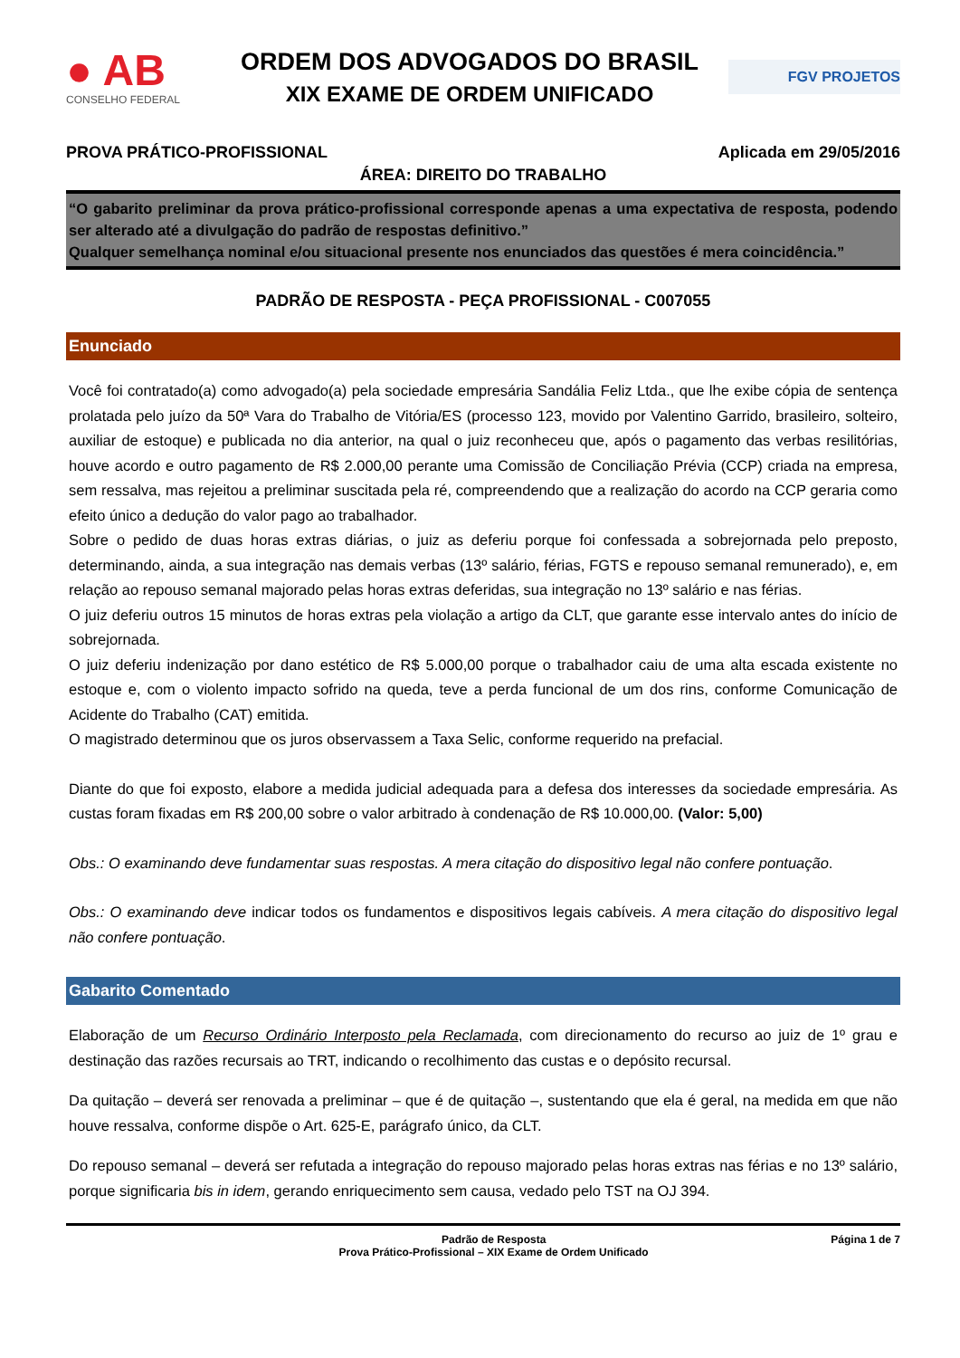● AB
CONSELHO FEDERAL
ORDEM DOS ADVOGADOS DO BRASIL
XIX EXAME DE ORDEM UNIFICADO
FGV PROJETOS
PROVA PRÁTICO-PROFISSIONAL Aplicada em 29/05/2016
ÁREA: DIREITO DO TRABALHO
“O gabarito preliminar da prova prático-profissional corresponde apenas a uma expectativa de resposta, podendo ser alterado até a divulgação do padrão de respostas definitivo.”
Qualquer semelhança nominal e/ou situacional presente nos enunciados das questões é mera coincidência.”
PADRÃO DE RESPOSTA - PEÇA PROFISSIONAL - C007055
Enunciado
Você foi contratado(a) como advogado(a) pela sociedade empresária Sandália Feliz Ltda., que lhe exibe cópia de sentença prolatada pelo juízo da 50ª Vara do Trabalho de Vitória/ES (processo 123, movido por Valentino Garrido, brasileiro, solteiro, auxiliar de estoque) e publicada no dia anterior, na qual o juiz reconheceu que, após o pagamento das verbas resilitórias, houve acordo e outro pagamento de R$ 2.000,00 perante uma Comissão de Conciliação Prévia (CCP) criada na empresa, sem ressalva, mas rejeitou a preliminar suscitada pela ré, compreendendo que a realização do acordo na CCP geraria como efeito único a dedução do valor pago ao trabalhador.
Sobre o pedido de duas horas extras diárias, o juiz as deferiu porque foi confessada a sobrejornada pelo preposto, determinando, ainda, a sua integração nas demais verbas (13º salário, férias, FGTS e repouso semanal remunerado), e, em relação ao repouso semanal majorado pelas horas extras deferidas, sua integração no 13º salário e nas férias.
O juiz deferiu outros 15 minutos de horas extras pela violação a artigo da CLT, que garante esse intervalo antes do início de sobrejornada.
O juiz deferiu indenização por dano estético de R$ 5.000,00 porque o trabalhador caiu de uma alta escada existente no estoque e, com o violento impacto sofrido na queda, teve a perda funcional de um dos rins, conforme Comunicação de Acidente do Trabalho (CAT) emitida.
O magistrado determinou que os juros observassem a Taxa Selic, conforme requerido na prefacial.
Diante do que foi exposto, elabore a medida judicial adequada para a defesa dos interesses da sociedade empresária. As custas foram fixadas em R$ 200,00 sobre o valor arbitrado à condenação de R$ 10.000,00. (Valor: 5,00)
Obs.: O examinando deve fundamentar suas respostas. A mera citação do dispositivo legal não confere pontuação.
Obs.: O examinando deve indicar todos os fundamentos e dispositivos legais cabíveis. A mera citação do dispositivo legal não confere pontuação.
Gabarito Comentado
Elaboração de um Recurso Ordinário Interposto pela Reclamada, com direcionamento do recurso ao juiz de 1º grau e destinação das razões recursais ao TRT, indicando o recolhimento das custas e o depósito recursal.
Da quitação – deverá ser renovada a preliminar – que é de quitação –, sustentando que ela é geral, na medida em que não houve ressalva, conforme dispõe o Art. 625-E, parágrafo único, da CLT.
Do repouso semanal – deverá ser refutada a integração do repouso majorado pelas horas extras nas férias e no 13º salário, porque significaria bis in idem, gerando enriquecimento sem causa, vedado pelo TST na OJ 394.
Padrão de Resposta
Prova Prático-Profissional – XIX Exame de Ordem Unificado
Página 1 de 7